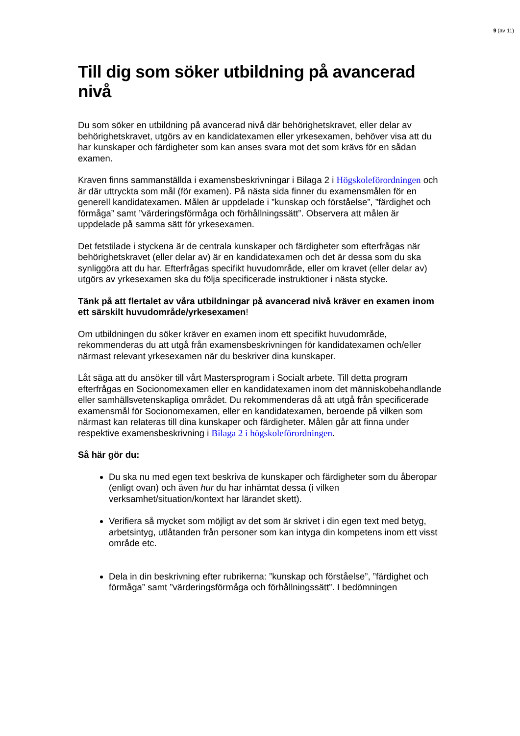9 (av 11)
Till dig som söker utbildning på avancerad nivå
Du som söker en utbildning på avancerad nivå där behörighetskravet, eller delar av behörighetskravet, utgörs av en kandidatexamen eller yrkesexamen, behöver visa att du har kunskaper och färdigheter som kan anses svara mot det som krävs för en sådan examen.
Kraven finns sammanställda i examensbeskrivningar i Bilaga 2 i Högskoleförordningen och är där uttryckta som mål (för examen). På nästa sida finner du examensmålen för en generell kandidatexamen. Målen är uppdelade i ”kunskap och förståelse”, ”färdighet och förmåga” samt ”värderingsförmåga och förhållningssätt”. Observera att målen är uppdelade på samma sätt för yrkesexamen.
Det fetstilade i styckena är de centrala kunskaper och färdigheter som efterfrågas när behörighetskravet (eller delar av) är en kandidatexamen och det är dessa som du ska synliggöra att du har. Efterfrågas specifikt huvudområde, eller om kravet (eller delar av) utgörs av yrkesexamen ska du följa specificerade instruktioner i nästa stycke.
Tänk på att flertalet av våra utbildningar på avancerad nivå kräver en examen inom ett särskilt huvudområde/yrkesexamen!
Om utbildningen du söker kräver en examen inom ett specifikt huvudområde, rekommenderas du att utgå från examensbeskrivningen för kandidatexamen och/eller närmast relevant yrkesexamen när du beskriver dina kunskaper.
Låt säga att du ansöker till vårt Mastersprogram i Socialt arbete. Till detta program efterfrågas en Socionomexamen eller en kandidatexamen inom det människobehandlande eller samhällsvetenskapliga området. Du rekommenderas då att utgå från specificerade examensmål för Socionomexamen, eller en kandidatexamen, beroende på vilken som närmast kan relateras till dina kunskaper och färdigheter. Målen går att finna under respektive examensbeskrivning i Bilaga 2 i högskoleförordningen.
Så här gör du:
Du ska nu med egen text beskriva de kunskaper och färdigheter som du åberopar (enligt ovan) och även hur du har inhämtat dessa (i vilken verksamhet/situation/kontext har lärandet skett).
Verifiera så mycket som möjligt av det som är skrivet i din egen text med betyg, arbetsintyg, utlåtanden från personer som kan intyga din kompetens inom ett visst område etc.
Dela in din beskrivning efter rubrikerna: ”kunskap och förståelse”, ”färdighet och förmåga” samt ”värderingsförmåga och förhållningssätt”. I bedömningen